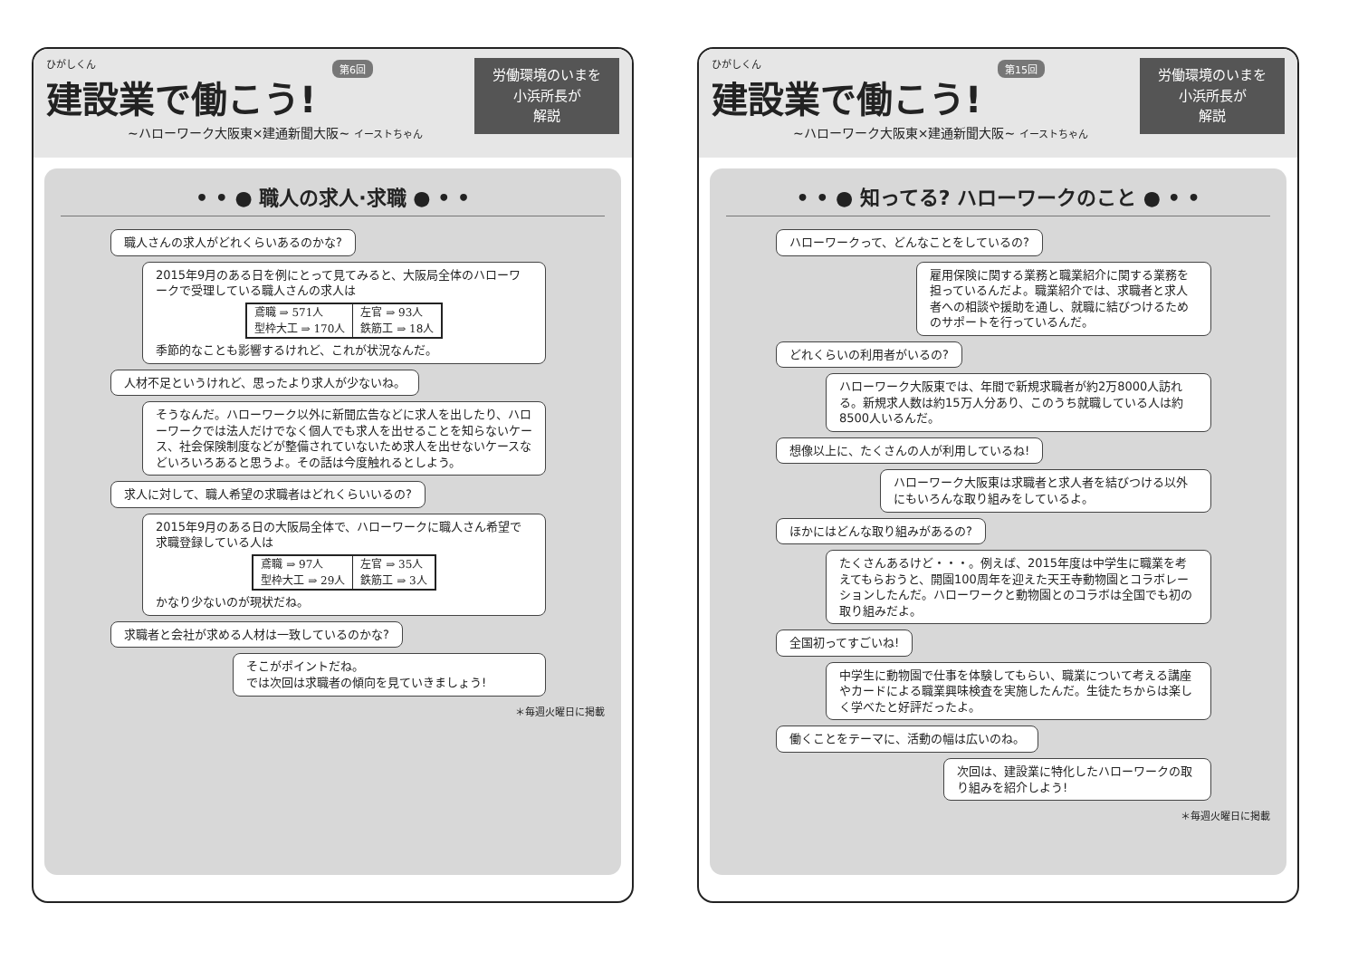ひがしくん
第6回
建設業で働こう!
~ハローワーク大阪東×建通新聞大阪~ イーストちゃん
労働環境のいまを
小浜所長が
解説
• • ● 職人の求人·求職 ● • •
職人さんの求人がどれくらいあるのかな?
2015年9月のある日を例にとって見てみると、大阪局全体のハローワークで受理している職人さんの求人は
| 鳶職 ⇒ 571人 | 左官 ⇒ 93人 |
| 型枠大工 ⇒ 170人 | 鉄筋工 ⇒ 18人 |
季節的なことも影響するけれど、これが状況なんだ。
人材不足というけれど、思ったより求人が少ないね。
そうなんだ。ハローワーク以外に新聞広告などに求人を出したり、ハローワークでは法人だけでなく個人でも求人を出せることを知らないケース、社会保険制度などが整備されていないため求人を出せないケースなどいろいろあると思うよ。その話は今度触れるとしよう。
求人に対して、職人希望の求職者はどれくらいいるの?
2015年9月のある日の大阪局全体で、ハローワークに職人さん希望で求職登録している人は
| 鳶職 ⇒ 97人 | 左官 ⇒ 35人 |
| 型枠大工 ⇒ 29人 | 鉄筋工 ⇒ 3人 |
かなり少ないのが現状だね。
求職者と会社が求める人材は一致しているのかな?
そこがポイントだね。
では次回は求職者の傾向を見ていきましょう!
＊毎週火曜日に掲載
ひがしくん
第15回
建設業で働こう!
~ハローワーク大阪東×建通新聞大阪~ イーストちゃん
労働環境のいまを
小浜所長が
解説
• • ● 知ってる? ハローワークのこと ● • •
ハローワークって、どんなことをしているの?
雇用保険に関する業務と職業紹介に関する業務を担っているんだよ。職業紹介では、求職者と求人者への相談や援助を通し、就職に結びつけるためのサポートを行っているんだ。
どれくらいの利用者がいるの?
ハローワーク大阪東では、年間で新規求職者が約2万8000人訪れる。新規求人数は約15万人分あり、このうち就職している人は約8500人いるんだ。
想像以上に、たくさんの人が利用しているね!
ハローワーク大阪東は求職者と求人者を結びつける以外にもいろんな取り組みをしているよ。
ほかにはどんな取り組みがあるの?
たくさんあるけど・・・。例えば、2015年度は中学生に職業を考えてもらおうと、開園100周年を迎えた天王寺動物園とコラボレーションしたんだ。ハローワークと動物園とのコラボは全国でも初の取り組みだよ。
全国初ってすごいね!
中学生に動物園で仕事を体験してもらい、職業について考える講座やカードによる職業興味検査を実施したんだ。生徒たちからは楽しく学べたと好評だったよ。
働くことをテーマに、活動の幅は広いのね。
次回は、建設業に特化したハローワークの取り組みを紹介しよう!
＊毎週火曜日に掲載